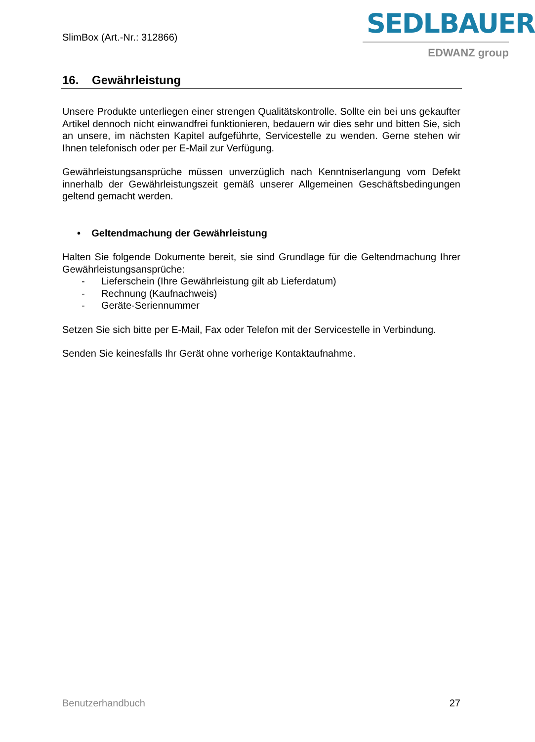SlimBox (Art.-Nr.: 312866)
SEDLBAUER
EDWANZ group
16. Gewährleistung
Unsere Produkte unterliegen einer strengen Qualitätskontrolle. Sollte ein bei uns gekaufter Artikel dennoch nicht einwandfrei funktionieren, bedauern wir dies sehr und bitten Sie, sich an unsere, im nächsten Kapitel aufgeführte, Servicestelle zu wenden. Gerne stehen wir Ihnen telefonisch oder per E-Mail zur Verfügung.
Gewährleistungsansprüche müssen unverzüglich nach Kenntniserlangung vom Defekt innerhalb der Gewährleistungszeit gemäß unserer Allgemeinen Geschäftsbedingungen geltend gemacht werden.
• Geltendmachung der Gewährleistung
Halten Sie folgende Dokumente bereit, sie sind Grundlage für die Geltendmachung Ihrer Gewährleistungsansprüche:
- Lieferschein (Ihre Gewährleistung gilt ab Lieferdatum)
- Rechnung (Kaufnachweis)
- Geräte-Seriennummer
Setzen Sie sich bitte per E-Mail, Fax oder Telefon mit der Servicestelle in Verbindung.
Senden Sie keinesfalls Ihr Gerät ohne vorherige Kontaktaufnahme.
Benutzerhandbuch 27